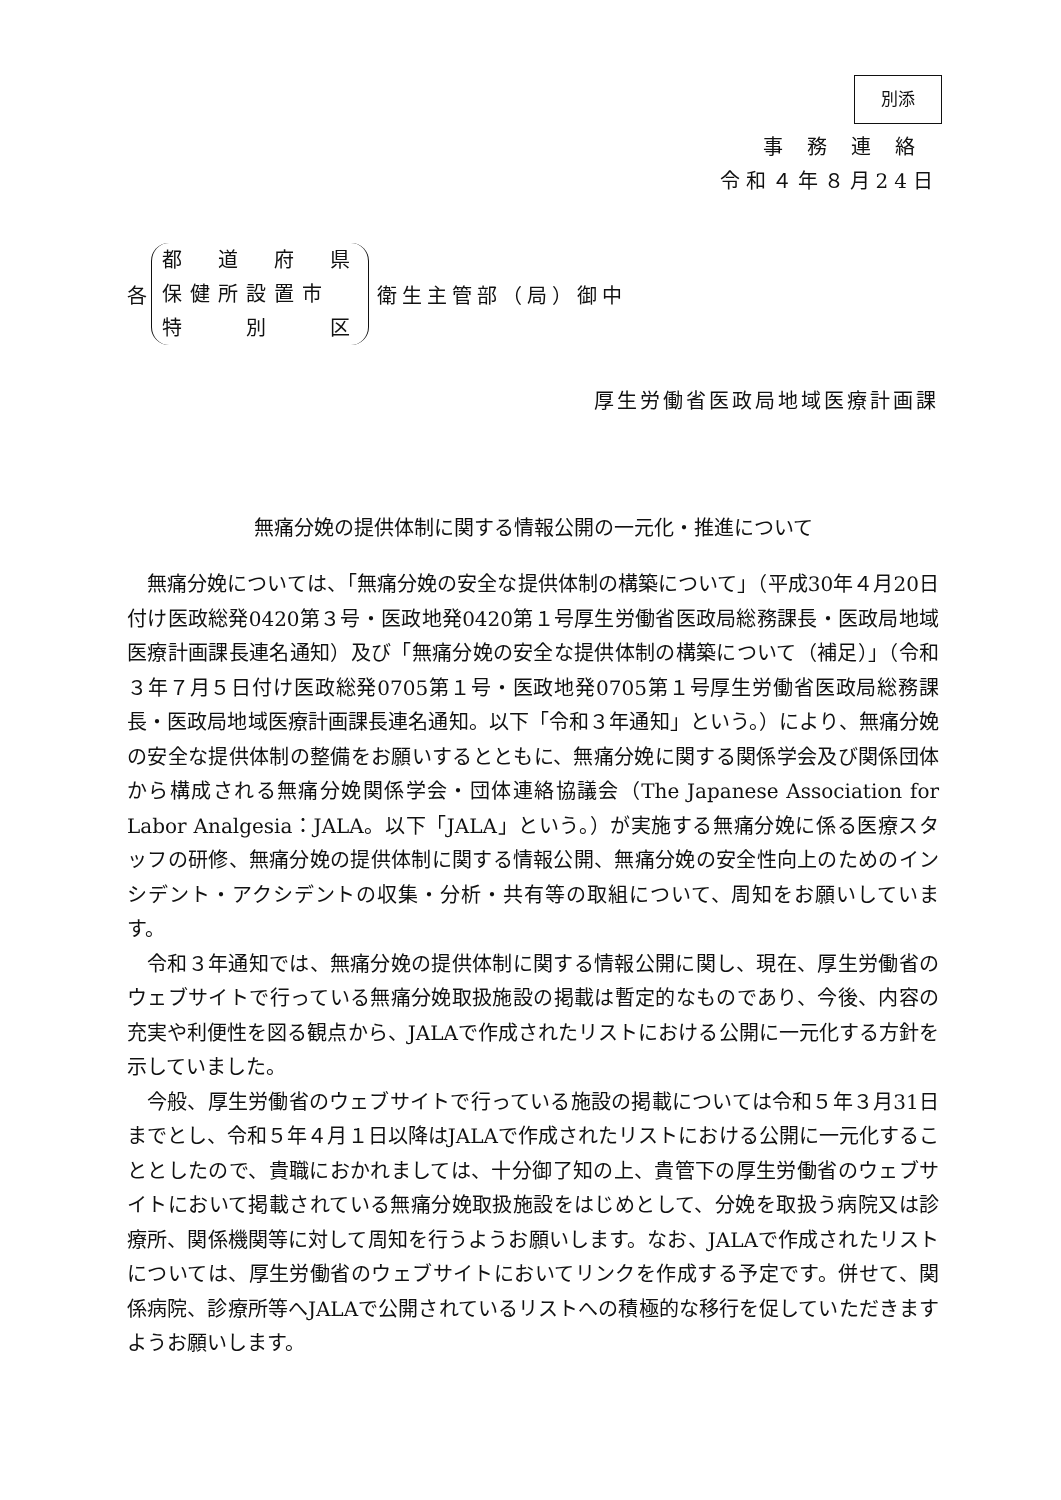別添
事務連絡
令和４年８月24日
各
都　道　府　県
保健所設置市
特　　別　　区
衛生主管部（局）御中
厚生労働省医政局地域医療計画課
無痛分娩の提供体制に関する情報公開の一元化・推進について
無痛分娩については、「無痛分娩の安全な提供体制の構築について」（平成30年４月20日付け医政総発0420第３号・医政地発0420第１号厚生労働省医政局総務課長・医政局地域医療計画課長連名通知）及び「無痛分娩の安全な提供体制の構築について（補足）」（令和３年７月５日付け医政総発0705第１号・医政地発0705第１号厚生労働省医政局総務課長・医政局地域医療計画課長連名通知。以下「令和３年通知」という。）により、無痛分娩の安全な提供体制の整備をお願いするとともに、無痛分娩に関する関係学会及び関係団体から構成される無痛分娩関係学会・団体連絡協議会（The Japanese Association for Labor Analgesia：JALA。以下「JALA」という。）が実施する無痛分娩に係る医療スタッフの研修、無痛分娩の提供体制に関する情報公開、無痛分娩の安全性向上のためのインシデント・アクシデントの収集・分析・共有等の取組について、周知をお願いしています。
令和３年通知では、無痛分娩の提供体制に関する情報公開に関し、現在、厚生労働省のウェブサイトで行っている無痛分娩取扱施設の掲載は暫定的なものであり、今後、内容の充実や利便性を図る観点から、JALAで作成されたリストにおける公開に一元化する方針を示していました。
今般、厚生労働省のウェブサイトで行っている施設の掲載については令和５年３月31日までとし、令和５年４月１日以降はJALAで作成されたリストにおける公開に一元化することとしたので、貴職におかれましては、十分御了知の上、貴管下の厚生労働省のウェブサイトにおいて掲載されている無痛分娩取扱施設をはじめとして、分娩を取扱う病院又は診療所、関係機関等に対して周知を行うようお願いします。なお、JALAで作成されたリストについては、厚生労働省のウェブサイトにおいてリンクを作成する予定です。併せて、関係病院、診療所等へJALAで公開されているリストへの積極的な移行を促していただきますようお願いします。